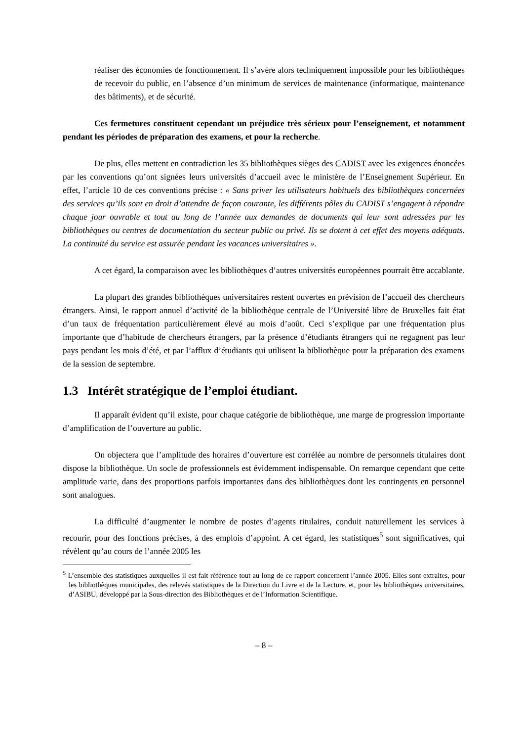réaliser des économies de fonctionnement. Il s’avère alors techniquement impossible pour les bibliothèques de recevoir du public, en l’absence d’un minimum de services de maintenance (informatique, maintenance des bâtiments), et de sécurité.
Ces fermetures constituent cependant un préjudice très sérieux pour l’enseignement, et notamment pendant les périodes de préparation des examens, et pour la recherche.
De plus, elles mettent en contradiction les 35 bibliothèques sièges des CADIST avec les exigences énoncées par les conventions qu’ont signées leurs universités d’accueil avec le ministère de l’Enseignement Supérieur. En effet, l’article 10 de ces conventions précise : « Sans priver les utilisateurs habituels des bibliothèques concernées des services qu’ils sont en droit d’attendre de façon courante, les différents pôles du CADIST s’engagent à répondre chaque jour ouvrable et tout au long de l’année aux demandes de documents qui leur sont adressées par les bibliothèques ou centres de documentation du secteur public ou privé. Ils se dotent à cet effet des moyens adéquats. La continuité du service est assurée pendant les vacances universitaires ».
A cet égard, la comparaison avec les bibliothèques d’autres universités européennes pourrait être accablante.
La plupart des grandes bibliothèques universitaires restent ouvertes en prévision de l’accueil des chercheurs étrangers. Ainsi, le rapport annuel d’activité de la bibliothèque centrale de l’Université libre de Bruxelles fait état d’un taux de fréquentation particulièrement élevé au mois d’août. Ceci s’explique par une fréquentation plus importante que d’habitude de chercheurs étrangers, par la présence d’étudiants étrangers qui ne regagnent pas leur pays pendant les mois d’été, et par l’afflux d’étudiants qui utilisent la bibliothèque pour la préparation des examens de la session de septembre.
1.3 Intérêt stratégique de l’emploi étudiant.
Il apparaît évident qu’il existe, pour chaque catégorie de bibliothèque, une marge de progression importante d’amplification de l’ouverture au public.
On objectera que l’amplitude des horaires d’ouverture est corrélée au nombre de personnels titulaires dont dispose la bibliothèque. Un socle de professionnels est évidemment indispensable. On remarque cependant que cette amplitude varie, dans des proportions parfois importantes dans des bibliothèques dont les contingents en personnel sont analogues.
La difficulté d’augmenter le nombre de postes d’agents titulaires, conduit naturellement les services à recourir, pour des fonctions précises, à des emplois d’appoint. A cet égard, les statistiques<sup>5</sup> sont significatives, qui révèlent qu’au cours de l’année 2005 les
<sup>5</sup> L’ensemble des statistiques auxquelles il est fait référence tout au long de ce rapport concernent l’année 2005. Elles sont extraites, pour les bibliothèques municipales, des relevés statistiques de la Direction du Livre et de la Lecture, et, pour les bibliothèques universitaires, d’ASIBU, développé par la Sous-direction des Bibliothèques et de l’Information Scientifique.
– 8 –